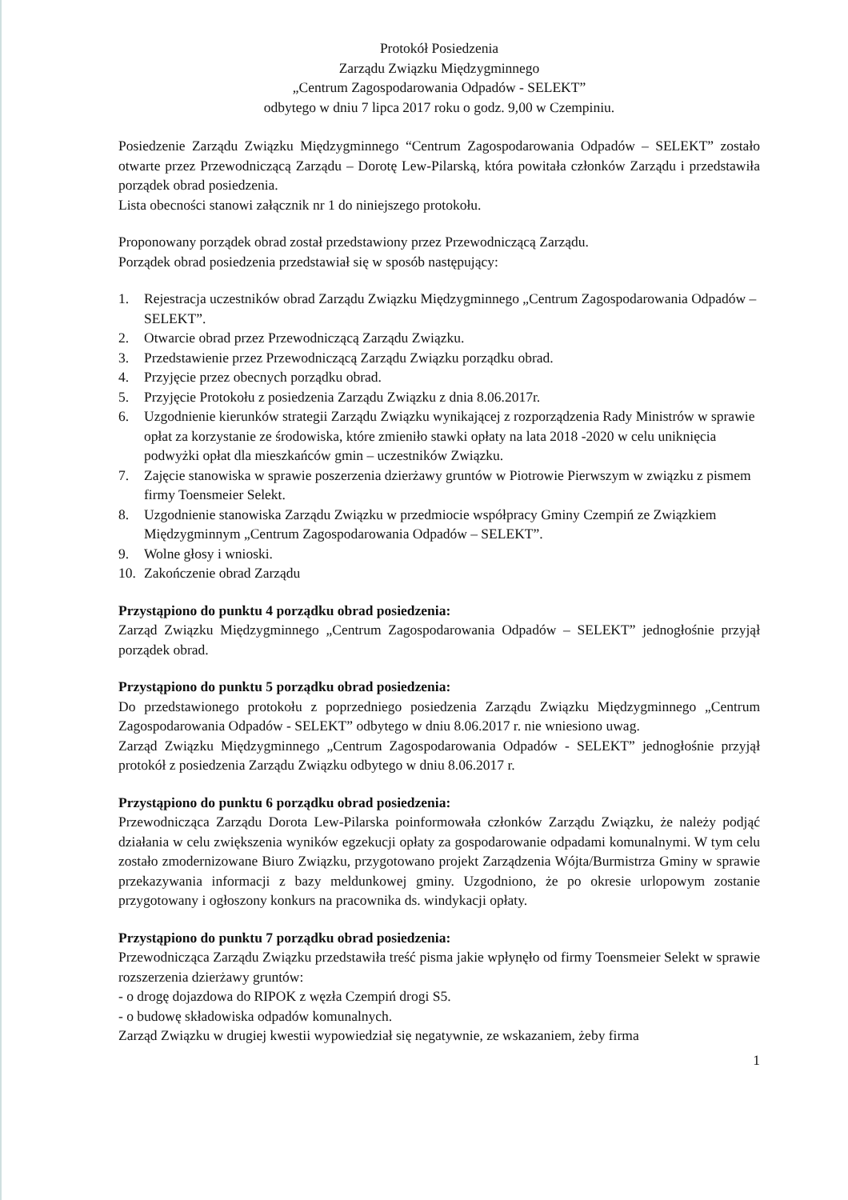Protokół Posiedzenia
Zarządu Związku Międzygminnego
„Centrum Zagospodarowania Odpadów - SELEKT”
odbytego w dniu 7 lipca 2017 roku o godz. 9,00 w Czempiniu.
Posiedzenie Zarządu Związku Międzygminnego “Centrum Zagospodarowania Odpadów – SELEKT” zostało otwarte przez Przewodniczącą Zarządu – Dorotę Lew-Pilarską, która powitała członków Zarządu i przedstawiła porządek obrad posiedzenia.
Lista obecności stanowi załącznik nr 1 do niniejszego protokołu.
Proponowany porządek obrad został przedstawiony przez Przewodniczącą Zarządu.
Porządek obrad posiedzenia przedstawiał się w sposób następujący:
1. Rejestracja uczestników obrad Zarządu Związku Międzygminnego „Centrum Zagospodarowania Odpadów – SELEKT”.
2. Otwarcie obrad przez Przewodniczącą Zarządu Związku.
3. Przedstawienie przez Przewodniczącą Zarządu Związku porządku obrad.
4. Przyjęcie przez obecnych porządku obrad.
5. Przyjęcie Protokołu z posiedzenia Zarządu Związku z dnia 8.06.2017r.
6. Uzgodnienie kierunków strategii Zarządu Związku wynikającej z rozporządzenia Rady Ministrów w sprawie opłat za korzystanie ze środowiska, które zmieniło stawki opłaty na lata 2018 -2020 w celu uniknięcia podwyżki opłat dla mieszkańców gmin – uczestników Związku.
7. Zajęcie stanowiska w sprawie poszerzenia dzierżawy gruntów w Piotrowie Pierwszym w związku z pismem firmy Toensmeier Selekt.
8. Uzgodnienie stanowiska Zarządu Związku w przedmiocie współpracy Gminy Czempiń ze Związkiem Międzygminnym „Centrum Zagospodarowania Odpadów – SELEKT”.
9. Wolne głosy i wnioski.
10. Zakończenie obrad Zarządu
Przystąpiono do punktu 4 porządku obrad posiedzenia:
Zarząd Związku Międzygminnego „Centrum Zagospodarowania Odpadów – SELEKT” jednogłośnie przyjął porządek obrad.
Przystąpiono do punktu 5 porządku obrad posiedzenia:
Do przedstawionego protokołu z poprzedniego posiedzenia Zarządu Związku Międzygminnego „Centrum Zagospodarowania Odpadów - SELEKT” odbytego w dniu 8.06.2017 r. nie wniesiono uwag.
Zarząd Związku Międzygminnego „Centrum Zagospodarowania Odpadów - SELEKT” jednogłośnie przyjął protokół z posiedzenia Zarządu Związku odbytego w dniu 8.06.2017 r.
Przystąpiono do punktu 6 porządku obrad posiedzenia:
Przewodnicząca Zarządu Dorota Lew-Pilarska poinformowała członków Zarządu Związku, że należy podjąć działania w celu zwiększenia wyników egzekucji opłaty za gospodarowanie odpadami komunalnymi. W tym celu zostało zmodernizowane Biuro Związku, przygotowano projekt Zarządzenia Wójta/Burmistrza Gminy w sprawie przekazywania informacji z bazy meldunkowej gminy. Uzgodniono, że po okresie urlopowym zostanie przygotowany i ogłoszony konkurs na pracownika ds. windykacji opłaty.
Przystąpiono do punktu 7 porządku obrad posiedzenia:
Przewodnicząca Zarządu Związku przedstawiła treść pisma jakie wpłynęło od firmy Toensmeier Selekt w sprawie rozszerzenia dzierżawy gruntów:
- o drogę dojazdowa do RIPOK z węzła Czempiń drogi S5.
- o budowę składowiska odpadów komunalnych.
Zarząd Związku w drugiej kwestii wypowiedział się negatywnie, ze wskazaniem, żeby firma
1